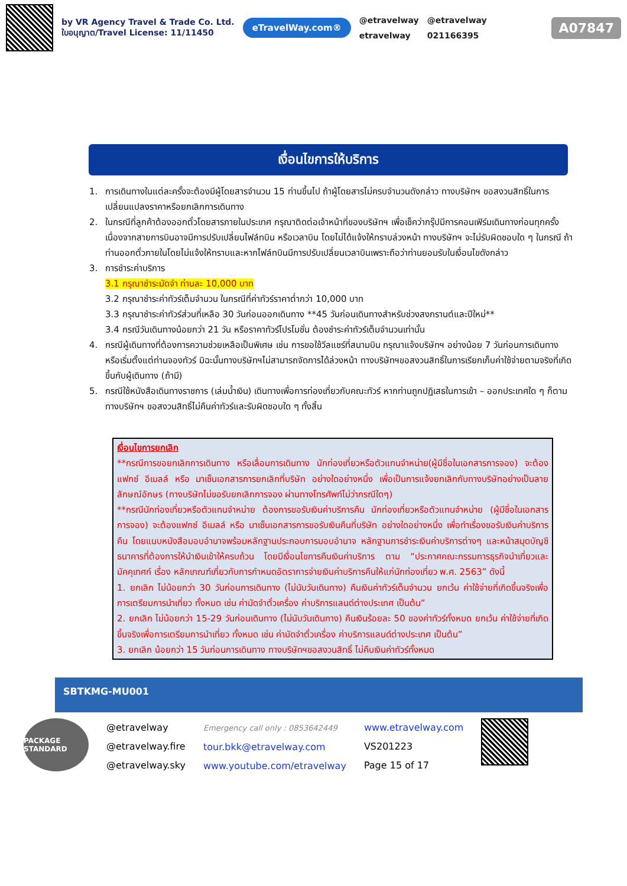by VR Agency Travel & Trade Co. Ltd.
ใบอนุญาต/Travel License: 11/11450
eTravelWay.com®
@etravelway
etravelway
@etravelway
021166395
A07847
เงื่อนไขการให้บริการ
1. การเดินทางในแต่ละครั้งจะต้องมีผู้โดยสารจำนวน 15 ท่านขึ้นไป ถ้าผู้โดยสารไม่ครบจำนวนดังกล่าว ทางบริษัทฯ ขอสงวนสิทธิ์ในการเปลี่ยนแปลงราคาหรือยกเลิกการเดินทาง
2. ในกรณีที่ลูกค้าต้องออกตั๋วโดยสารภายในประเทศ กรุณาติดต่อเจ้าหน้าที่ของบริษัทฯ เพื่อเช็คว่ากรุ๊ปมีการคอนเฟิร์มเดินทางก่อนทุกครั้ง เนื่องจากสายการบินอาจมีการปรับเปลี่ยนไฟล์ทบิน หรือเวลาบิน โดยไม่ได้แจ้งให้ทราบล่วงหน้า ทางบริษัทฯ จะไม่รับผิดชอบใด ๆ ในกรณี ถ้าท่านออกตั๋วภายในโดยไม่แจ้งให้ทราบและหากไฟล์ทบินมีการปรับเปลี่ยนเวลาบินเพราะถือว่าท่านยอมรับในเงื่อนไขดังกล่าว
3. การชำระค่าบริการ
3.1 กรุณาชำระมัดจำ ท่านละ 10,000 บาท
3.2 กรุณาชำระค่าทัวร์เต็มจำนวน ในกรณีที่ค่าทัวร์ราคาต่ำกว่า 10,000 บาท
3.3 กรุณาชำระค่าทัวร์ส่วนที่เหลือ 30 วันก่อนออกเดินทาง **45 วันก่อนเดินทางสำหรับช่วงสงกรานต์และปีใหม่**
3.4 กรณีวันเดินทางน้อยกว่า 21 วัน หรือราคาทัวร์โปรโมชั่น ต้องชำระค่าทัวร์เต็มจำนวนเท่านั้น
4. กรณีผู้เดินทางที่ต้องการความช่วยเหลือเป็นพิเศษ เช่น การขอใช้วีลแชร์ที่สนามบิน กรุณาแจ้งบริษัทฯ อย่างน้อย 7 วันก่อนการเดินทาง หรือเริ่มตั้งแต่ท่านจองทัวร์ มิฉะนั้นทางบริษัทฯไม่สามารถจัดการได้ล่วงหน้า ทางบริษัทฯขอสงวนสิทธิ์ในการเรียกเก็บค่าใช้จ่ายตามจริงที่เกิดขึ้นกับผู้เดินทาง (ถ้ามี)
5. กรณีใช้หนังสือเดินทางราชการ (เล่มน้ำเงิน) เดินทางเพื่อการท่องเที่ยวกับคณะทัวร์ หากท่านถูกปฏิเสธในการเข้า – ออกประเทศใด ๆ ก็ตาม ทางบริษัทฯ ขอสงวนสิทธิ์ไม่คืนค่าทัวร์และรับผิดชอบใด ๆ ทั้งสิ้น
เงื่อนไขการยกเลิก
**กรณีการขอยกเลิกการเดินทาง หรือเลื่อนการเดินทาง นักท่องเที่ยวหรือตัวแทนจำหน่าย(ผู้มีชื่อในเอกสารการจอง) จะต้องแฟกซ์ อีเมลล์ หรือ มาเซ็นเอกสารการยกเลิกที่บริษัท อย่างใดอย่างหนึ่ง เพื่อเป็นการแจ้งยกเลิกกับทางบริษัทอย่างเป็นลายลักษณ์อักษร (ทางบริษัทไม่ขอรับยกเลิกการจอง ผ่านทางโทรศัพท์ไม่ว่ากรณีใดๆ)
**กรณีนักท่องเที่ยวหรือตัวแทนจำหน่าย ต้องการขอรับเงินค่าบริการคืน นักท่องเที่ยวหรือตัวแทนจำหน่าย (ผู้มีชื่อในเอกสารการจอง) จะต้องแฟกซ์ อีเมลล์ หรือ มาเซ็นเอกสารการขอรับเงินคืนที่บริษัท อย่างใดอย่างหนึ่ง เพื่อทำเรื่องขอรับเงินค่าบริการคืน โดยแนบหนังสือมอบอำนาจพร้อมหลักฐานประกอบการมอบอำนาจ หลักฐานการชำระเงินค่าบริการต่างๆ และหน้าสมุดบัญชีธนาคารที่ต้องการให้นำเงินเข้าให้ครบถ้วน โดยมีเงื่อนไขการคืนเงินค่าบริการ ตาม “ประกาศคณะกรรมการธุรกิจนำเที่ยวและมัคคุเทศก์ เรื่อง หลักเกณฑ์เกี่ยวกับการกำหนดอัตราการจ่ายเงินค่าบริการคืนให้แก่นักท่องเที่ยว พ.ศ. 2563” ดังนี้
1. ยกเลิก ไม่น้อยกว่า 30 วันก่อนการเดินทาง (ไม่นับวันเดินทาง) คืนเงินค่าทัวร์เต็มจำนวน ยกเว้น ค่าใช้จ่ายที่เกิดขึ้นจริงเพื่อการเตรียมการนำเที่ยว ทั้งหมด เช่น ค่ามัดจำตั๋วเครื่อง ค่าบริการแลนด์ต่างประเทศ เป็นต้น”
2. ยกเลิก ไม่น้อยกว่า 15-29 วันก่อนเดินทาง (ไม่นับวันเดินทาง) คืนเงินร้อยละ 50 ของค่าทัวร์ทั้งหมด ยกเว้น ค่าใช้จ่ายที่เกิดขึ้นจริงเพื่อการเตรียมการนำเที่ยว ทั้งหมด เช่น ค่ามัดจำตั๋วเครื่อง ค่าบริการแลนด์ต่างประเทศ เป็นต้น”
3. ยกเลิก น้อยกว่า 15 วันก่อนการเดินทาง ทางบริษัทฯขอสงวนสิทธิ์ ไม่คืนเงินค่าทัวร์ทั้งหมด
SBTKMG-MU001
PACKAGE STANDARD
@etravelway
@etravelway.fire
@etravelway.sky
Emergency call only : 0853642449
tour.bkk@etravelway.com
www.youtube.com/etravelway
www.etravelway.com
VS201223
Page 15 of 17